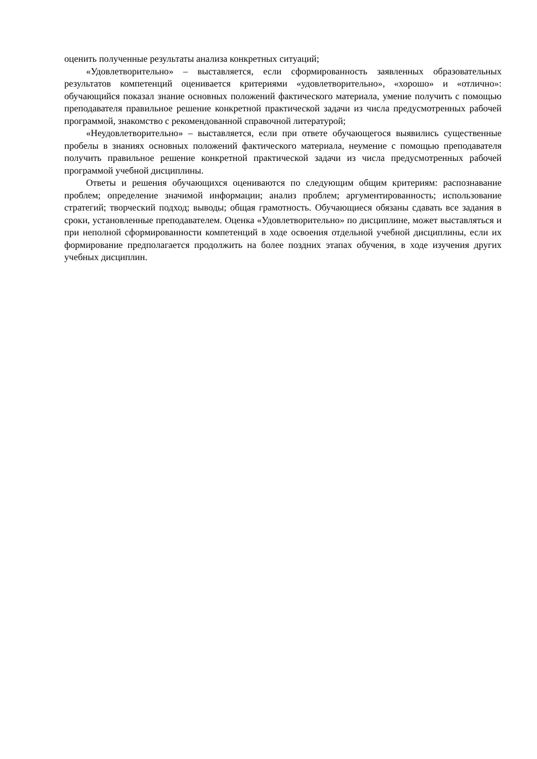оценить полученные результаты анализа конкретных ситуаций;
«Удовлетворительно» – выставляется, если сформированность заявленных образовательных результатов компетенций оценивается критериями «удовлетворительно», «хорошо» и «отлично»: обучающийся показал знание основных положений фактического материала, умение получить с помощью преподавателя правильное решение конкретной практической задачи из числа предусмотренных рабочей программой, знакомство с рекомендованной справочной литературой;
«Неудовлетворительно» – выставляется, если при ответе обучающегося выявились существенные пробелы в знаниях основных положений фактического материала, неумение с помощью преподавателя получить правильное решение конкретной практической задачи из числа предусмотренных рабочей программой учебной дисциплины.
Ответы и решения обучающихся оцениваются по следующим общим критериям: распознавание проблем; определение значимой информации; анализ проблем; аргументированность; использование стратегий; творческий подход; выводы; общая грамотность. Обучающиеся обязаны сдавать все задания в сроки, установленные преподавателем. Оценка «Удовлетворительно» по дисциплине, может выставляться и при неполной сформированности компетенций в ходе освоения отдельной учебной дисциплины, если их формирование предполагается продолжить на более поздних этапах обучения, в ходе изучения других учебных дисциплин.